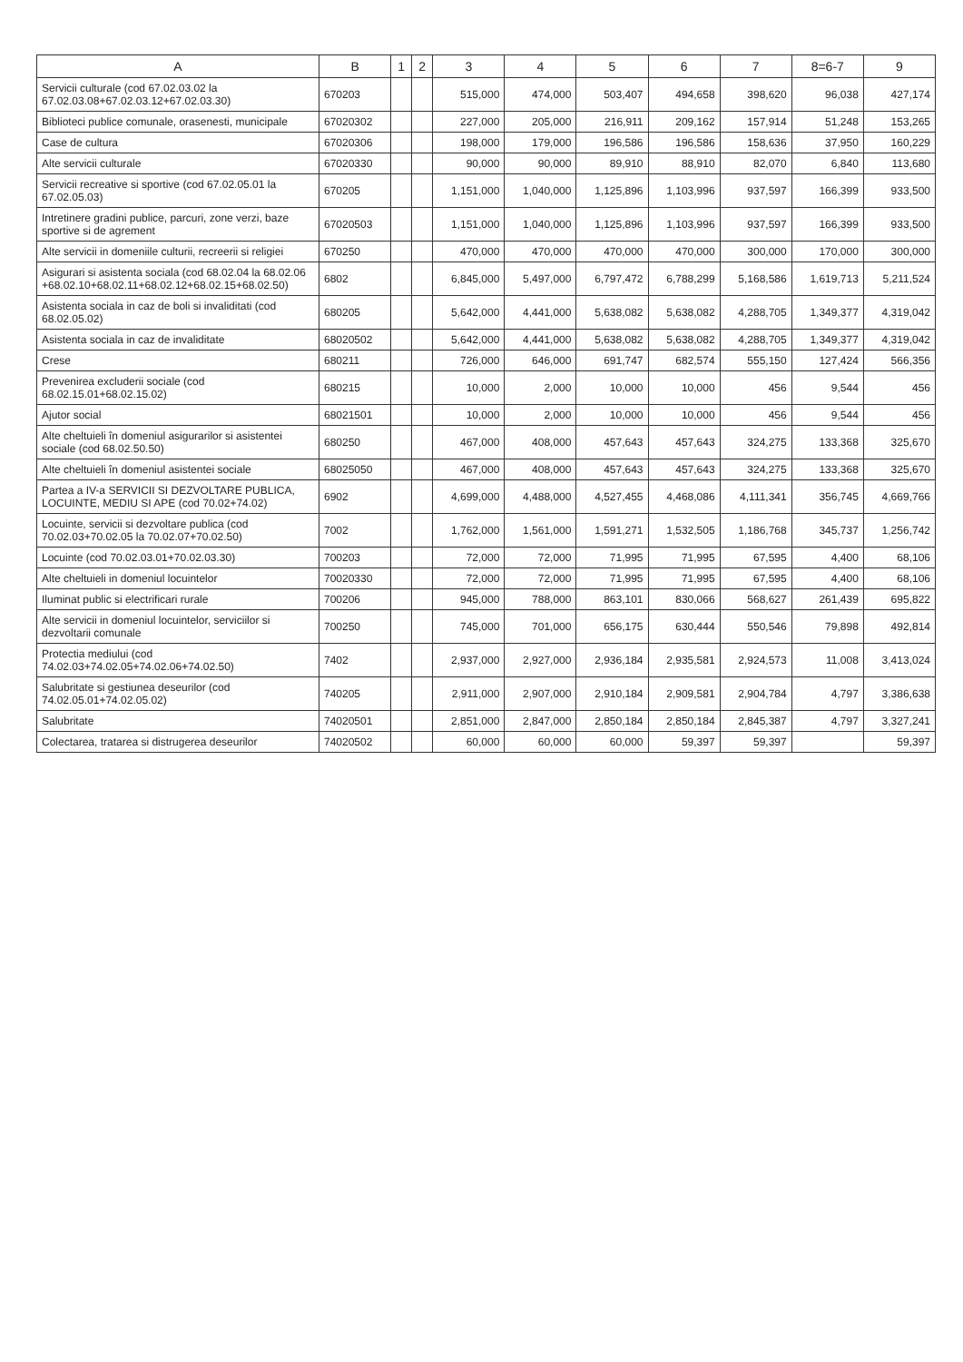| A | B | 1 | 2 | 3 | 4 | 5 | 6 | 7 | 8=6-7 | 9 |
| --- | --- | --- | --- | --- | --- | --- | --- | --- | --- | --- |
| Servicii culturale (cod 67.02.03.02 la 67.02.03.08+67.02.03.12+67.02.03.30) | 670203 | | | 515,000 | 474,000 | 503,407 | 494,658 | 398,620 | 96,038 | 427,174 |
| Biblioteci publice comunale, orasenesti, municipale | 67020302 | | | 227,000 | 205,000 | 216,911 | 209,162 | 157,914 | 51,248 | 153,265 |
| Case de cultura | 67020306 | | | 198,000 | 179,000 | 196,586 | 196,586 | 158,636 | 37,950 | 160,229 |
| Alte servicii culturale | 67020330 | | | 90,000 | 90,000 | 89,910 | 88,910 | 82,070 | 6,840 | 113,680 |
| Servicii recreative si sportive (cod 67.02.05.01 la 67.02.05.03) | 670205 | | | 1,151,000 | 1,040,000 | 1,125,896 | 1,103,996 | 937,597 | 166,399 | 933,500 |
| Intretinere gradini publice, parcuri, zone verzi, baze sportive si de agrement | 67020503 | | | 1,151,000 | 1,040,000 | 1,125,896 | 1,103,996 | 937,597 | 166,399 | 933,500 |
| Alte servicii in domeniile culturii, recreerii si religiei | 670250 | | | 470,000 | 470,000 | 470,000 | 470,000 | 300,000 | 170,000 | 300,000 |
| Asigurari si asistenta sociala (cod 68.02.04 la 68.02.06 +68.02.10+68.02.11+68.02.12+68.02.15+68.02.50) | 6802 | | | 6,845,000 | 5,497,000 | 6,797,472 | 6,788,299 | 5,168,586 | 1,619,713 | 5,211,524 |
| Asistenta sociala in caz de boli si invaliditati (cod 68.02.05.02) | 680205 | | | 5,642,000 | 4,441,000 | 5,638,082 | 5,638,082 | 4,288,705 | 1,349,377 | 4,319,042 |
| Asistenta sociala in caz de invaliditate | 68020502 | | | 5,642,000 | 4,441,000 | 5,638,082 | 5,638,082 | 4,288,705 | 1,349,377 | 4,319,042 |
| Crese | 680211 | | | 726,000 | 646,000 | 691,747 | 682,574 | 555,150 | 127,424 | 566,356 |
| Prevenirea excluderii sociale (cod 68.02.15.01+68.02.15.02) | 680215 | | | 10,000 | 2,000 | 10,000 | 10,000 | 456 | 9,544 | 456 |
| Ajutor social | 68021501 | | | 10,000 | 2,000 | 10,000 | 10,000 | 456 | 9,544 | 456 |
| Alte cheltuieli în domeniul asigurarilor si asistentei sociale (cod 68.02.50.50) | 680250 | | | 467,000 | 408,000 | 457,643 | 457,643 | 324,275 | 133,368 | 325,670 |
| Alte cheltuieli în domeniul asistentei sociale | 68025050 | | | 467,000 | 408,000 | 457,643 | 457,643 | 324,275 | 133,368 | 325,670 |
| Partea a IV-a SERVICII SI DEZVOLTARE PUBLICA, LOCUINTE, MEDIU SI APE (cod 70.02+74.02) | 6902 | | | 4,699,000 | 4,488,000 | 4,527,455 | 4,468,086 | 4,111,341 | 356,745 | 4,669,766 |
| Locuinte, servicii si dezvoltare publica (cod 70.02.03+70.02.05 la 70.02.07+70.02.50) | 7002 | | | 1,762,000 | 1,561,000 | 1,591,271 | 1,532,505 | 1,186,768 | 345,737 | 1,256,742 |
| Locuinte (cod 70.02.03.01+70.02.03.30) | 700203 | | | 72,000 | 72,000 | 71,995 | 71,995 | 67,595 | 4,400 | 68,106 |
| Alte cheltuieli in domeniul locuintelor | 70020330 | | | 72,000 | 72,000 | 71,995 | 71,995 | 67,595 | 4,400 | 68,106 |
| Iluminat public si electrificari rurale | 700206 | | | 945,000 | 788,000 | 863,101 | 830,066 | 568,627 | 261,439 | 695,822 |
| Alte servicii in domeniul locuintelor, serviciilor si dezvoltarii comunale | 700250 | | | 745,000 | 701,000 | 656,175 | 630,444 | 550,546 | 79,898 | 492,814 |
| Protectia mediului (cod 74.02.03+74.02.05+74.02.06+74.02.50) | 7402 | | | 2,937,000 | 2,927,000 | 2,936,184 | 2,935,581 | 2,924,573 | 11,008 | 3,413,024 |
| Salubritate si gestiunea deseurilor (cod 74.02.05.01+74.02.05.02) | 740205 | | | 2,911,000 | 2,907,000 | 2,910,184 | 2,909,581 | 2,904,784 | 4,797 | 3,386,638 |
| Salubritate | 74020501 | | | 2,851,000 | 2,847,000 | 2,850,184 | 2,850,184 | 2,845,387 | 4,797 | 3,327,241 |
| Colectarea, tratarea si distrugerea deseurilor | 74020502 | | | 60,000 | 60,000 | 60,000 | 59,397 | 59,397 | | 59,397 |